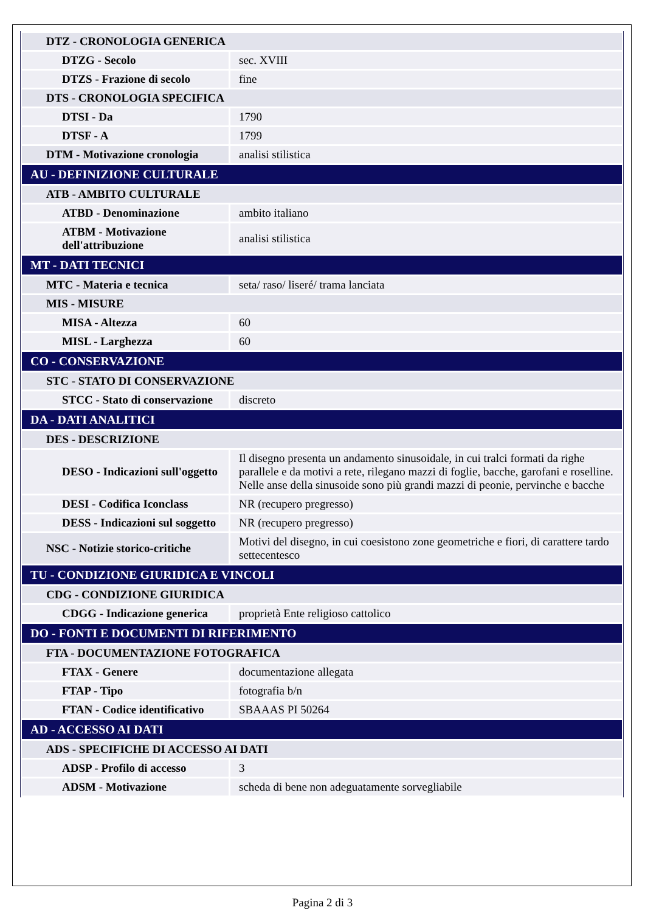| DTZ - CRONOLOGIA GENERICA | |
| DTZG - Secolo | sec. XVIII |
| DTZS - Frazione di secolo | fine |
| DTS - CRONOLOGIA SPECIFICA | |
| DTSI - Da | 1790 |
| DTSF - A | 1799 |
| DTM - Motivazione cronologia | analisi stilistica |
| AU - DEFINIZIONE CULTURALE | |
| ATB - AMBITO CULTURALE | |
| ATBD - Denominazione | ambito italiano |
| ATBM - Motivazione dell'attribuzione | analisi stilistica |
| MT - DATI TECNICI | |
| MTC - Materia e tecnica | seta/ raso/ liseré/ trama lanciata |
| MIS - MISURE | |
| MISA - Altezza | 60 |
| MISL - Larghezza | 60 |
| CO - CONSERVAZIONE | |
| STC - STATO DI CONSERVAZIONE | |
| STCC - Stato di conservazione | discreto |
| DA - DATI ANALITICI | |
| DES - DESCRIZIONE | |
| DESO - Indicazioni sull'oggetto | Il disegno presenta un andamento sinusoidale, in cui tralci formati da righe parallele e da motivi a rete, rilegano mazzi di foglie, bacche, garofani e roselline. Nelle anse della sinusoide sono più grandi mazzi di peonie, pervinche e bacche |
| DESI - Codifica Iconclass | NR (recupero pregresso) |
| DESS - Indicazioni sul soggetto | NR (recupero pregresso) |
| NSC - Notizie storico-critiche | Motivi del disegno, in cui coesistono zone geometriche e fiori, di carattere tardo settecentesco |
| TU - CONDIZIONE GIURIDICA E VINCOLI | |
| CDG - CONDIZIONE GIURIDICA | |
| CDGG - Indicazione generica | proprietà Ente religioso cattolico |
| DO - FONTI E DOCUMENTI DI RIFERIMENTO | |
| FTA - DOCUMENTAZIONE FOTOGRAFICA | |
| FTAX - Genere | documentazione allegata |
| FTAP - Tipo | fotografia b/n |
| FTAN - Codice identificativo | SBAAAS PI 50264 |
| AD - ACCESSO AI DATI | |
| ADS - SPECIFICHE DI ACCESSO AI DATI | |
| ADSP - Profilo di accesso | 3 |
| ADSM - Motivazione | scheda di bene non adeguatamente sorvegliabile |
Pagina 2 di 3